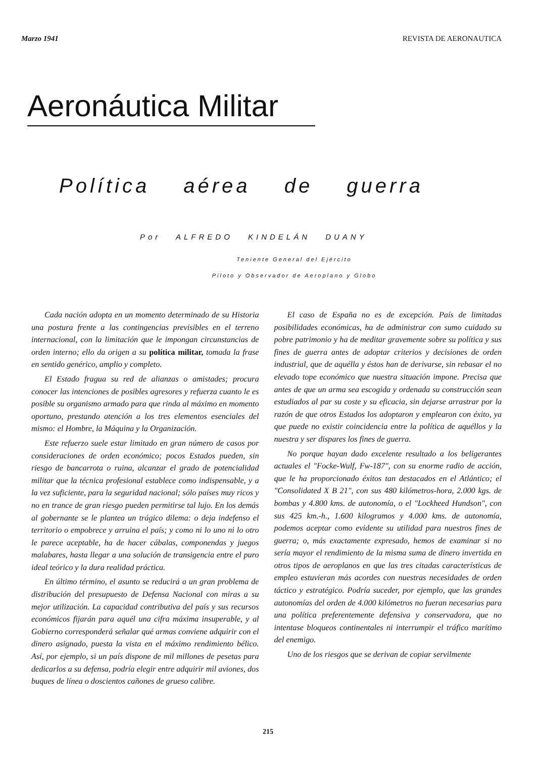Marzo 1941 REVISTA DE AERONAUTICA
Aeronáutica Militar
Política aérea de guerra
Por ALFREDO KINDELÁN DUANY
Teniente General del Ejército
Piloto y Observador de Aeroplano y Globo
Cada nación adopta en un momento determinado de su Historia una postura frente a las contingencias previsibles en el terreno internacional, con la limitación que le impongan circunstancias de orden interno; ello da origen a su política militar, tomada la frase en sentido genérico, amplio y completo.
El Estado fragua su red de alianzas o amistades; procura conocer las intenciones de posibles agresores y refuerza cuanto le es posible su organismo armado para que rinda al máximo en momento oportuno, prestando atención a los tres elementos esenciales del mismo: el Hombre, la Máquina y la Organización.
Este refuerzo suele estar limitado en gran número de casos por consideraciones de orden económico; pocos Estados pueden, sin riesgo de bancarrota o ruina, alcanzar el grado de potencialidad militar que la técnica profesional establece como indispensable, y a la vez suficiente, para la seguridad nacional; sólo países muy ricos y no en trance de gran riesgo pueden permitirse tal lujo. En los demás al gobernante se le plantea un trágico dilema: o deja indefenso el territorio o empobrece y arruina el país; y como ni lo uno ni lo otro le parece aceptable, ha de hacer cábalas, componendas y juegos malabares, hasta llegar a una solución de transigencia entre el puro ideal teórico y la dura realidad práctica.
En último término, el asunto se reducirá a un gran problema de distribución del presupuesto de Defensa Nacional con miras a su mejor utilización. La capacidad contributiva del país y sus recursos económicos fijarán para aquél una cifra máxima insuperable, y al Gobierno corresponderá señalar qué armas conviene adquirir con el dinero asignado, puesta la vista en el máximo rendimiento bélico. Así, por ejemplo, si un país dispone de mil millones de pesetas para dedicarlos a su defensa, podría elegir entre adquirir mil aviones, dos buques de línea o doscientos cañones de grueso calibre.
El caso de España no es de excepción. País de limitadas posibilidades económicas, ha de administrar con sumo cuidado su pobre patrimonio y ha de meditar gravemente sobre su política y sus fines de guerra antes de adoptar criterios y decisiones de orden industrial, que de aquélla y éstos han de derivarse, sin rebasar el no elevado tope económico que nuestra situación impone. Precisa que antes de que un arma sea escogida y ordenada su construcción sean estudiados al par su coste y su eficacia, sin dejarse arrastrar por la razón de que otros Estados los adoptaron y emplearon con éxito, ya que puede no existir coincidencia entre la política de aquéllos y la nuestra y ser dispares los fines de guerra.
No porque hayan dado excelente resultado a los beligerantes actuales el "Focke-Wulf, Fw-187", con su enorme radio de acción, que le ha proporcionado éxitos tan destacados en el Atlántico; el "Consolidated X B 21", con sus 480 kilómetros-hora, 2.000 kgs. de bombas y 4.800 kms. de autonomía, o el "Lockheed Hundson", con sus 425 km.-h., 1.600 kilogramos y 4.000 kms. de autonomía, podemos aceptar como evidente su utilidad para nuestros fines de guerra; o, más exactamente expresado, hemos de examinar si no sería mayor el rendimiento de la misma suma de dinero invertida en otros tipos de aeroplanos en que las tres citadas características de empleo estuvieran más acordes con nuestras necesidades de orden táctico y estratégico. Podría suceder, por ejemplo, que las grandes autonomías del orden de 4.000 kilómetros no fueran necesarias para una política preferentemente defensiva y conservadora, que no intentase bloqueos continentales ni interrumpir el tráfico marítimo del enemigo.
Uno de los riesgos que se derivan de copiar servilmente
215